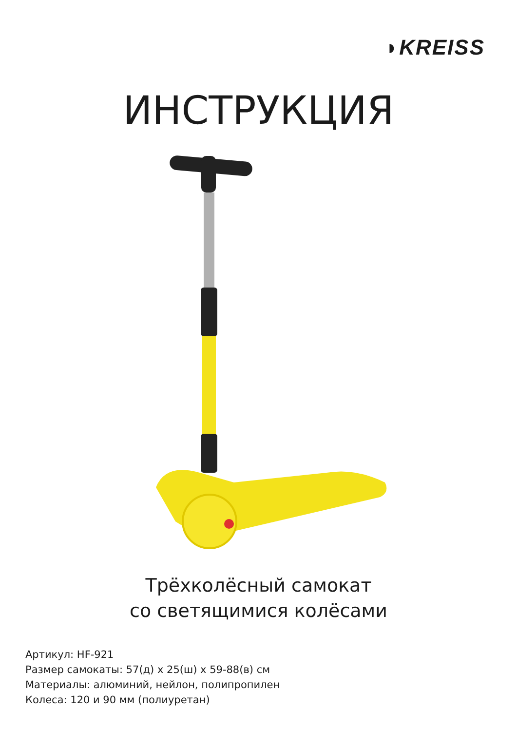◗KREISS
ИНСТРУКЦИЯ
Трёхколёсный самокат
со светящимися колёсами
Артикул: HF-921
Размер самокаты: 57(д) x 25(ш) x 59-88(в) см
Материалы: алюминий, нейлон, полипропилен
Колеса: 120 и 90 мм (полиуретан)